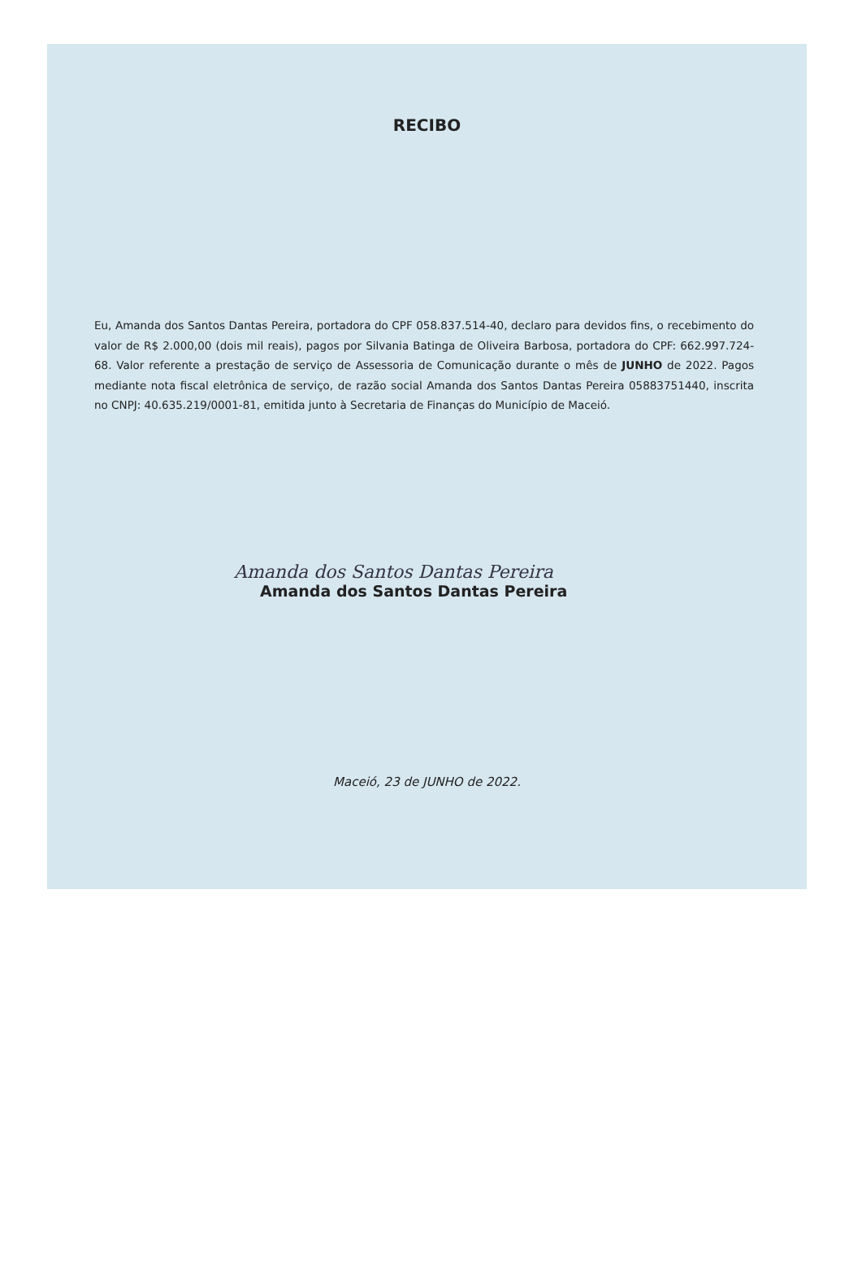RECIBO
Eu, Amanda dos Santos Dantas Pereira, portadora do CPF 058.837.514-40, declaro para devidos fins, o recebimento do valor de R$ 2.000,00 (dois mil reais), pagos por Silvania Batinga de Oliveira Barbosa, portadora do CPF: 662.997.724-68. Valor referente a prestação de serviço de Assessoria de Comunicação durante o mês de JUNHO de 2022. Pagos mediante nota fiscal eletrônica de serviço, de razão social Amanda dos Santos Dantas Pereira 05883751440, inscrita no CNPJ: 40.635.219/0001-81, emitida junto à Secretaria de Finanças do Município de Maceió.
Amanda dos Santos Dantas Pereira
Amanda dos Santos Dantas Pereira
Maceió, 23 de JUNHO de 2022.